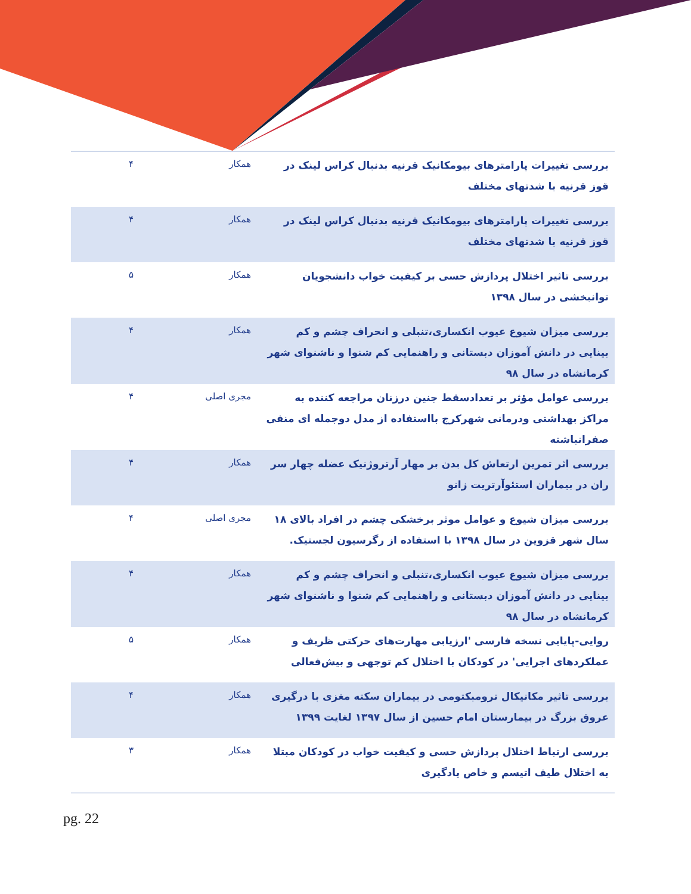| بررسی تغییرات پارامترهای بیومکانیک قرنیه بدنبال کراس لینک در قوز قرنیه با شدتهای مختلف | همکار | ۴ |
| بررسی تغییرات پارامترهای بیومکانیک قرنیه بدنبال کراس لینک در قوز قرنیه با شدتهای مختلف | همکار | ۴ |
| بررسی تاثیر اختلال پردازش حسی بر کیفیت خواب دانشجویان توانبخشی در سال ۱۳۹۸ | همکار | ۵ |
| بررسی میزان شیوع عیوب انکساری،تنبلی و انحراف چشم و کم بینایی در دانش آموزان دبستانی و راهنمایی کم شنوا و ناشنوای شهر کرمانشاه در سال ۹۸ | همکار | ۴ |
| بررسی عوامل مؤثر بر تعدادسقط جنین درزنان مراجعه کننده به مراکز بهداشتی ودرمانی شهرکرج بااستفاده از مدل دوجمله ای منفی صفرانباشته | مجری اصلی | ۴ |
| بررسی اثر تمرین ارتعاش کل بدن بر مهار آرتروژنیک عضله چهار سر ران در بیماران استئوآرتریت زانو | همکار | ۴ |
| بررسی میزان شیوع و عوامل موثر برخشکی چشم در افراد بالای ۱۸ سال شهر قزوین در سال ۱۳۹۸ با استفاده از رگرسیون لجستیک. | مجری اصلی | ۴ |
| بررسی میزان شیوع عیوب انکساری،تنبلی و انحراف چشم و کم بینایی در دانش آموزان دبستانی و راهنمایی کم شنوا و ناشنوای شهر کرمانشاه در سال ۹۸ | همکار | ۴ |
| روایی-پایایی نسخه فارسی 'ارزیابی مهارت‌های حرکتی ظریف و عملکردهای اجرایی' در کودکان با اختلال کم توجهی و بیش‌فعالی | همکار | ۵ |
| بررسی تاثیر مکانیکال ترومبکتومی در بیماران سکته مغزی با درگیری عروق بزرگ در بیمارستان امام حسین از سال ۱۳۹۷ لغایت ۱۳۹۹ | همکار | ۴ |
| بررسی ارتباط اختلال پردازش حسی و کیفیت خواب در کودکان مبتلا به اختلال طیف اتیسم و خاص یادگیری | همکار | ۳ |
pg. 22